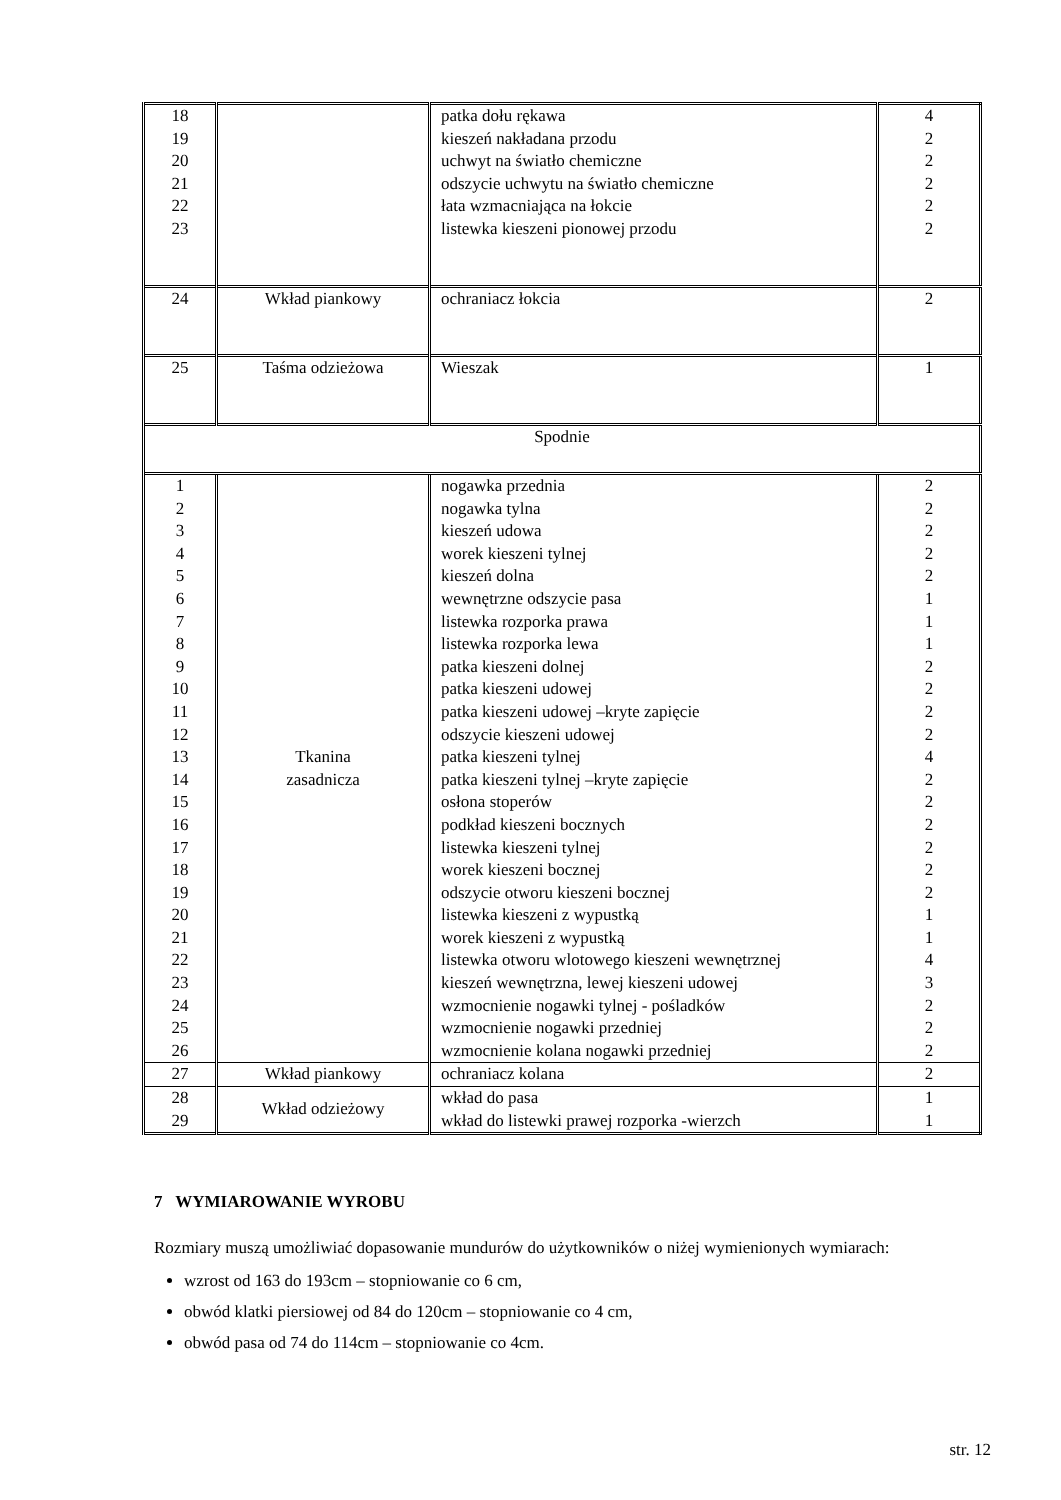| 18 19 20 21 22 23 | | patka dołu rękawa kieszeń nakładana przodu uchwyt na światło chemiczne odszycie uchwytu na światło chemiczne łata wzmacniająca na łokcie listewka kieszeni pionowej przodu | 4 2 2 2 2 2 |
| 24 | Wkład piankowy | ochraniacz łokcia | 2 |
| 25 | Taśma odzieżowa | Wieszak | 1 |
| Spodnie | | | |
| 1 2 3 4 5 6 7 8 9 10 11 12 13 14 15 16 17 18 19 20 21 22 23 24 25 26 | Tkanina zasadnicza | nogawka przednia nogawka tylna kieszeń udowa worek kieszeni tylnej kieszeń dolna wewnętrzne odszycie pasa listewka rozporka prawa listewka rozporka lewa patka kieszeni dolnej patka kieszeni udowej patka kieszeni udowej –kryte zapięcie odszycie kieszeni udowej patka kieszeni tylnej patka kieszeni tylnej –kryte zapięcie osłona stoperów podkład kieszeni bocznych listewka kieszeni tylnej worek kieszeni bocznej odszycie otworu kieszeni bocznej listewka kieszeni z wypustką worek kieszeni z wypustką listewka otworu wlotowego kieszeni wewnętrznej kieszeń wewnętrzna, lewej kieszeni udowej wzmocnienie nogawki tylnej - pośladków wzmocnienie nogawki przedniej wzmocnienie kolana nogawki przedniej | 2 2 2 2 2 1 1 1 2 2 2 2 4 2 2 2 2 2 2 1 1 4 3 2 2 2 |
| 27 | Wkład piankowy | ochraniacz kolana | 2 |
| 28 29 | Wkład odzieżowy | wkład do pasa wkład do listewki prawej rozporka -wierzch | 1 1 |
7 WYMIAROWANIE WYROBU
Rozmiary muszą umożliwiać dopasowanie mundurów do użytkowników o niżej wymienionych wymiarach:
wzrost od 163 do 193cm – stopniowanie co 6 cm,
obwód klatki piersiowej od 84 do 120cm – stopniowanie co 4 cm,
obwód pasa od 74 do 114cm – stopniowanie co 4cm.
str. 12